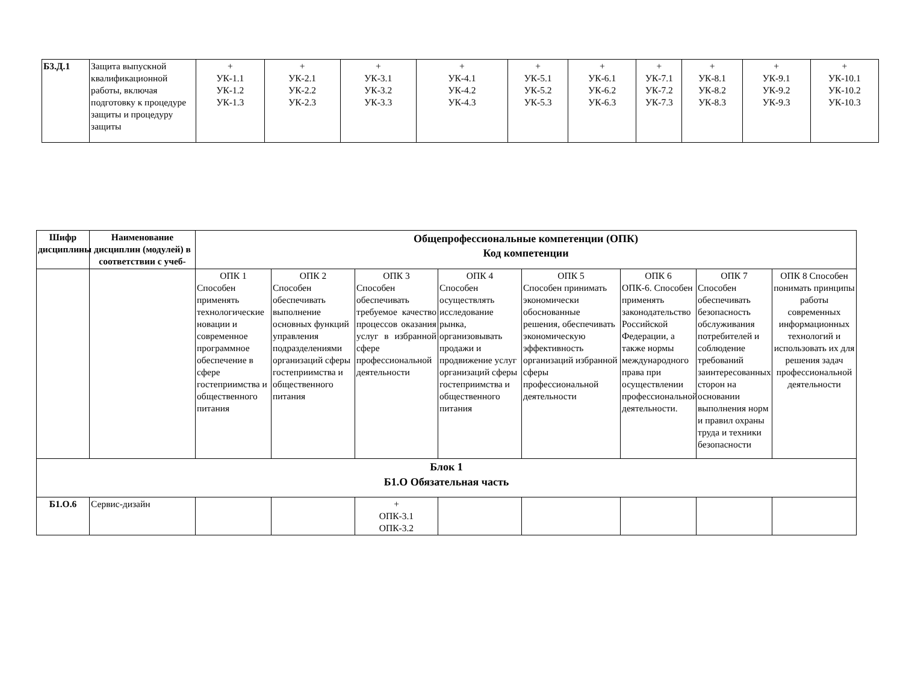| Б3.Д.1 | Защита выпускной квалификационной работы, включая подготовку к процедуре защиты и процедуру защиты | + УК-1.1 УК-1.2 УК-1.3 | + УК-2.1 УК-2.2 УК-2.3 | + УК-3.1 УК-3.2 УК-3.3 | + УК-4.1 УК-4.2 УК-4.3 | + УК-5.1 УК-5.2 УК-5.3 | + УК-6.1 УК-6.2 УК-6.3 | + УК-7.1 УК-7.2 УК-7.3 | + УК-8.1 УК-8.2 УК-8.3 | + УК-9.1 УК-9.2 УК-9.3 | + УК-10.1 УК-10.2 УК-10.3 |
| Шифр дисциплины | Наименование дисциплин (модулей) в соответствии с учеб- | Общепрофессиональные компетенции (ОПК) Код компетенции | | | | | | | |
| --- | --- | --- | --- | --- | --- | --- | --- | --- | --- |
| | | ОПК 1 Способен применять технологические новации и современное программное обеспечение в сфере гостеприимства и общественного питания | ОПК 2 Способен обеспечивать выполнение основных функций управления подразделениями организаций сферы гостеприимства и общественного питания | ОПК 3 Способен обеспечивать требуемое качество процессов оказания услуг в избранной сфере профессиональной деятельности | ОПК 4 Способен осуществлять исследование рынка, организовывать продажи и продвижение услуг организаций сферы гостеприимства и общественного питания | ОПК 5 Способен принимать экономически обоснованные решения, обеспечивать экономическую эффективность организаций избранной сферы профессиональной деятельности | ОПК 6 ОПК-6. Способен применять законодательство Российской Федерации, а также нормы международного права при осуществлении профессиональной деятельности. | ОПК 7 Способен обеспечивать безопасность обслуживания потребителей и соблюдение требований заинтересованных сторон на основании выполнения норм и правил охраны труда и техники безопасности | ОПК 8 Способен понимать принципы работы современных информационных технологий и использовать их для решения задач профессиональной деятельности |
| Блок 1 Б1.О Обязательная часть | | | | | | | | | |
| Б1.О.6 | Сервис-дизайн | | | + ОПК-3.1 ОПК-3.2 | | | | | |